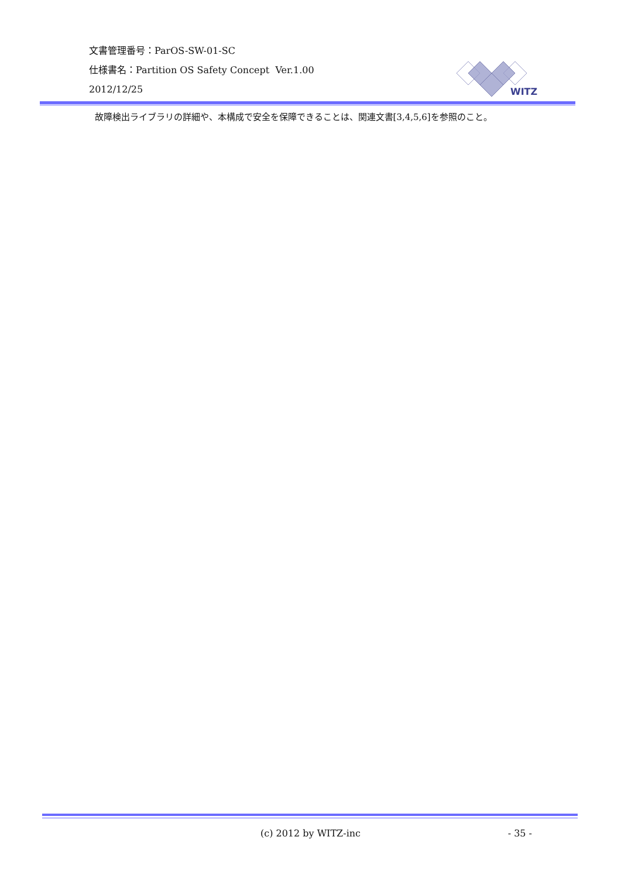文書管理番号：ParOS-SW-01-SC
仕様書名：Partition OS Safety Concept Ver.1.00
2012/12/25
WITZ
故障検出ライブラリの詳細や、本構成で安全を保障できることは、関連文書[3,4,5,6]を参照のこと。
(c) 2012 by WITZ-inc - 35 -